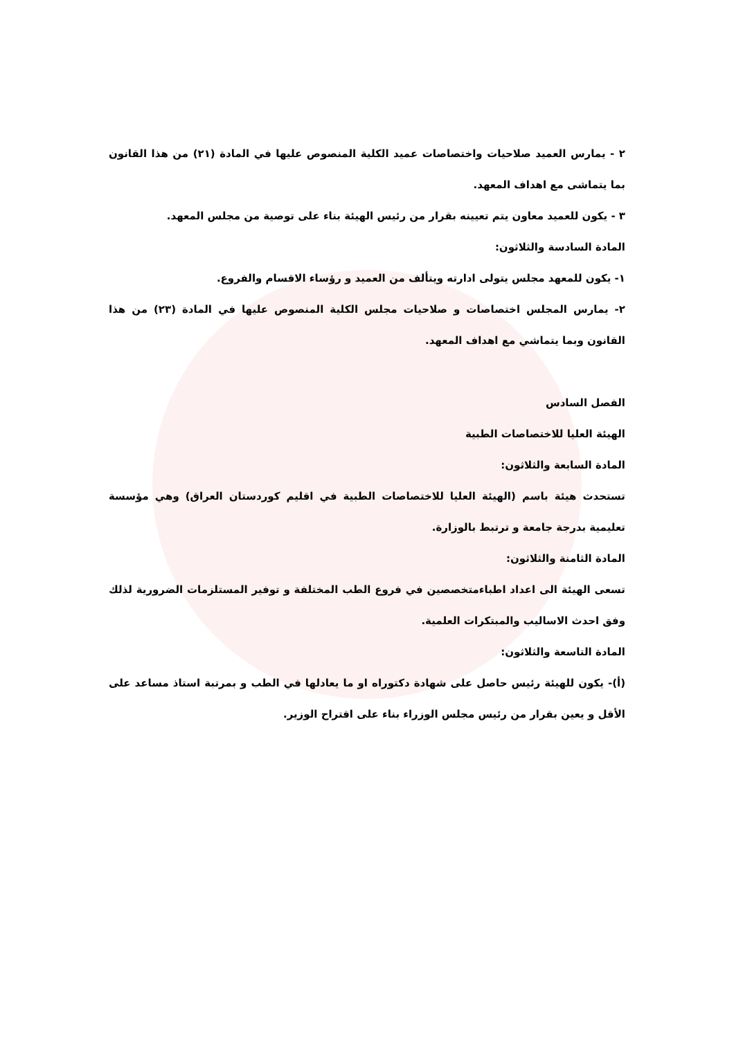٢ - يمارس العميد صلاحيات واختصاصات عميد الكلية المنصوص عليها في المادة (٢١) من هذا القانون بما يتماشى مع اهداف المعهد.
٣ - يكون للعميد معاون يتم تعيينه بقرار من رئيس الهيئة بناء على توصية من مجلس المعهد.
المادة السادسة والثلاثون:
١- يكون للمعهد مجلس يتولى ادارته ويتألف من العميد و رؤساء الاقسام والفروع.
٢- يمارس المجلس اختصاصات و صلاحيات مجلس الكلية المنصوص عليها في المادة (٢٣) من هذا القانون وبما يتماشي مع اهداف المعهد.
الفصل السادس
الهيئة العليا للاختصاصات الطبية
المادة السابعة والثلاثون:
تستحدث هيئة باسم (الهيئة العليا للاختصاصات الطبية في اقليم كوردستان العراق) وهي مؤسسة تعليمية بدرجة جامعة و ترتبط بالوزارة.
المادة الثامنة والثلاثون:
تسعى الهيئة الى اعداد اطباءمتخصصين في فروع الطب المختلفة و توفير المستلزمات الضرورية لذلك وفق احدث الاساليب والمبتكرات العلمية.
المادة التاسعة والثلاثون:
(أ)- يكون للهيئة رئيس حاصل على شهادة دكتوراه او ما يعادلها في الطب و بمرتبة استاذ مساعد على الأقل و يعين بقرار من رئيس مجلس الوزراء بناء على اقتراح الوزير.